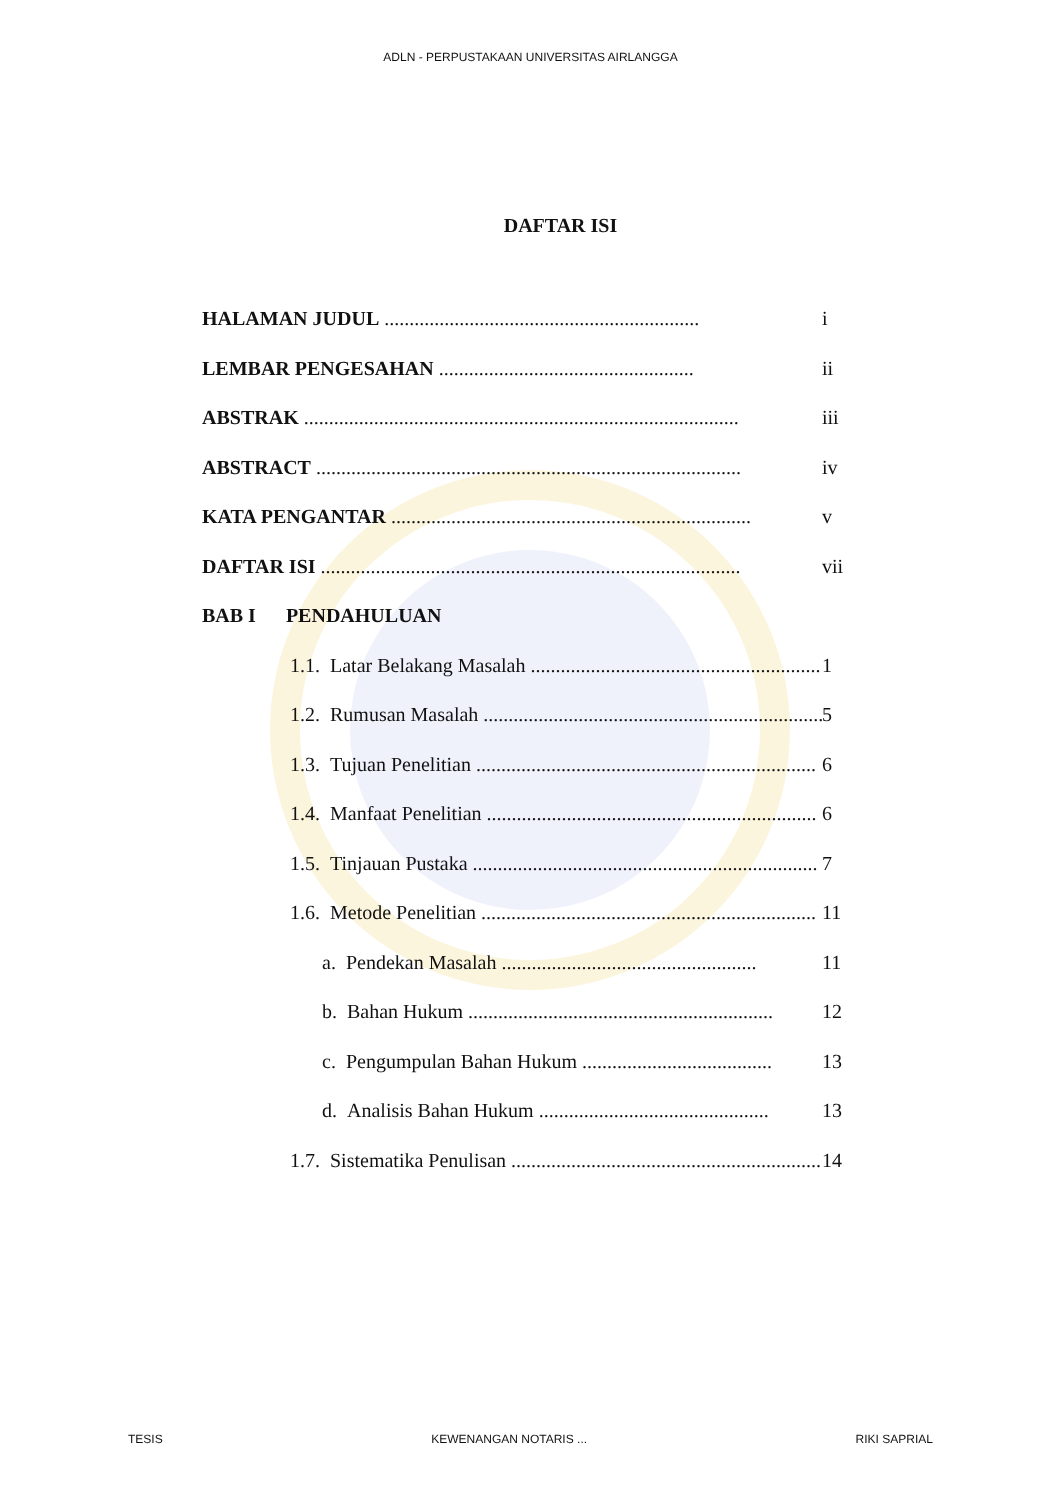ADLN - PERPUSTAKAAN UNIVERSITAS AIRLANGGA
DAFTAR ISI
HALAMAN JUDUL ............................................................... i
LEMBAR PENGESAHAN ................................................... ii
ABSTRAK ....................................................................................... iii
ABSTRACT ..................................................................................... iv
KATA PENGANTAR ........................................................................ v
DAFTAR ISI .................................................................................... vii
BAB I PENDAHULUAN
1.1. Latar Belakang Masalah .......................................................... 1
1.2. Rumusan Masalah .................................................................... 5
1.3. Tujuan Penelitian .................................................................... 6
1.4. Manfaat Penelitian .................................................................. 6
1.5. Tinjauan Pustaka ..................................................................... 7
1.6. Metode Penelitian ................................................................... 11
a. Pendekan Masalah ................................................... 11
b. Bahan Hukum ............................................................. 12
c. Pengumpulan Bahan Hukum ...................................... 13
d. Analisis Bahan Hukum .............................................. 13
1.7. Sistematika Penulisan .............................................................. 14
TESIS KEWENANGAN NOTARIS ... RIKI SAPRIAL